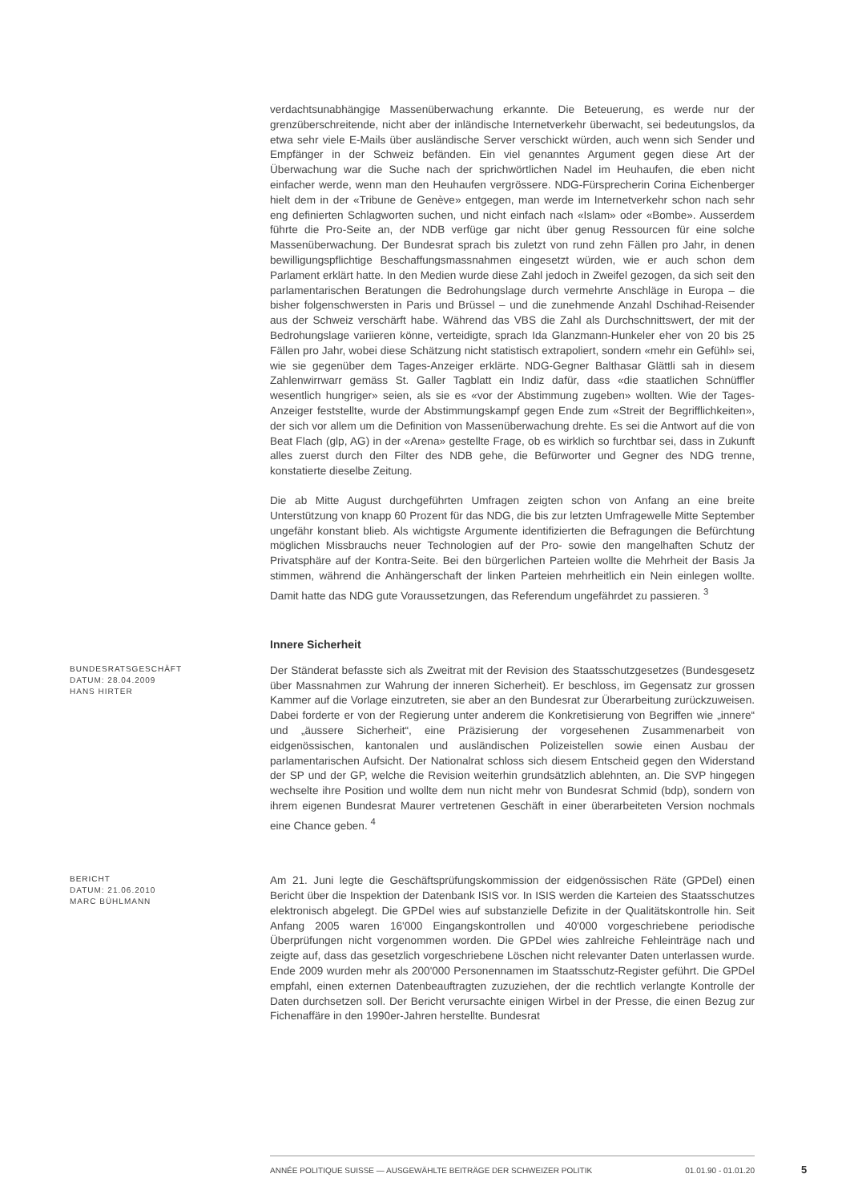verdachtsunabhängige Massenüberwachung erkannte. Die Beteuerung, es werde nur der grenzüberschreitende, nicht aber der inländische Internetverkehr überwacht, sei bedeutungslos, da etwa sehr viele E-Mails über ausländische Server verschickt würden, auch wenn sich Sender und Empfänger in der Schweiz befänden. Ein viel genanntes Argument gegen diese Art der Überwachung war die Suche nach der sprichwörtlichen Nadel im Heuhaufen, die eben nicht einfacher werde, wenn man den Heuhaufen vergrössere. NDG-Fürsprecherin Corina Eichenberger hielt dem in der «Tribune de Genève» entgegen, man werde im Internetverkehr schon nach sehr eng definierten Schlagworten suchen, und nicht einfach nach «Islam» oder «Bombe». Ausserdem führte die Pro-Seite an, der NDB verfüge gar nicht über genug Ressourcen für eine solche Massenüberwachung. Der Bundesrat sprach bis zuletzt von rund zehn Fällen pro Jahr, in denen bewilligungspflichtige Beschaffungsmassnahmen eingesetzt würden, wie er auch schon dem Parlament erklärt hatte. In den Medien wurde diese Zahl jedoch in Zweifel gezogen, da sich seit den parlamentarischen Beratungen die Bedrohungslage durch vermehrte Anschläge in Europa – die bisher folgenschwersten in Paris und Brüssel – und die zunehmende Anzahl Dschihad-Reisender aus der Schweiz verschärft habe. Während das VBS die Zahl als Durchschnittswert, der mit der Bedrohungslage variieren könne, verteidigte, sprach Ida Glanzmann-Hunkeler eher von 20 bis 25 Fällen pro Jahr, wobei diese Schätzung nicht statistisch extrapoliert, sondern «mehr ein Gefühl» sei, wie sie gegenüber dem Tages-Anzeiger erklärte. NDG-Gegner Balthasar Glättli sah in diesem Zahlenwirrwarr gemäss St. Galler Tagblatt ein Indiz dafür, dass «die staatlichen Schnüffler wesentlich hungriger» seien, als sie es «vor der Abstimmung zugeben» wollten. Wie der Tages-Anzeiger feststellte, wurde der Abstimmungskampf gegen Ende zum «Streit der Begrifflichkeiten», der sich vor allem um die Definition von Massenüberwachung drehte. Es sei die Antwort auf die von Beat Flach (glp, AG) in der «Arena» gestellte Frage, ob es wirklich so furchtbar sei, dass in Zukunft alles zuerst durch den Filter des NDB gehe, die Befürworter und Gegner des NDG trenne, konstatierte dieselbe Zeitung.
Die ab Mitte August durchgeführten Umfragen zeigten schon von Anfang an eine breite Unterstützung von knapp 60 Prozent für das NDG, die bis zur letzten Umfragewelle Mitte September ungefähr konstant blieb. Als wichtigste Argumente identifizierten die Befragungen die Befürchtung möglichen Missbrauchs neuer Technologien auf der Pro- sowie den mangelhaften Schutz der Privatsphäre auf der Kontra-Seite. Bei den bürgerlichen Parteien wollte die Mehrheit der Basis Ja stimmen, während die Anhängerschaft der linken Parteien mehrheitlich ein Nein einlegen wollte. Damit hatte das NDG gute Voraussetzungen, das Referendum ungefährdet zu passieren. <sup>3</sup>
Innere Sicherheit
BUNDESRATSGESCHÄFT
DATUM: 28.04.2009
HANS HIRTER
Der Ständerat befasste sich als Zweitrat mit der Revision des Staatsschutzgesetzes (Bundesgesetz über Massnahmen zur Wahrung der inneren Sicherheit). Er beschloss, im Gegensatz zur grossen Kammer auf die Vorlage einzutreten, sie aber an den Bundesrat zur Überarbeitung zurückzuweisen. Dabei forderte er von der Regierung unter anderem die Konkretisierung von Begriffen wie „innere“ und „äussere Sicherheit“, eine Präzisierung der vorgesehenen Zusammenarbeit von eidgenössischen, kantonalen und ausländischen Polizeistellen sowie einen Ausbau der parlamentarischen Aufsicht. Der Nationalrat schloss sich diesem Entscheid gegen den Widerstand der SP und der GP, welche die Revision weiterhin grundsätzlich ablehnten, an. Die SVP hingegen wechselte ihre Position und wollte dem nun nicht mehr von Bundesrat Schmid (bdp), sondern von ihrem eigenen Bundesrat Maurer vertretenen Geschäft in einer überarbeiteten Version nochmals eine Chance geben. <sup>4</sup>
BERICHT
DATUM: 21.06.2010
MARC BÜHLMANN
Am 21. Juni legte die Geschäftsprüfungskommission der eidgenössischen Räte (GPDel) einen Bericht über die Inspektion der Datenbank ISIS vor. In ISIS werden die Karteien des Staatsschutzes elektronisch abgelegt. Die GPDel wies auf substanzielle Defizite in der Qualitätskontrolle hin. Seit Anfang 2005 waren 16'000 Eingangskontrollen und 40'000 vorgeschriebene periodische Überprüfungen nicht vorgenommen worden. Die GPDel wies zahlreiche Fehleinträge nach und zeigte auf, dass das gesetzlich vorgeschriebene Löschen nicht relevanter Daten unterlassen wurde. Ende 2009 wurden mehr als 200'000 Personennamen im Staatsschutz-Register geführt. Die GPDel empfahl, einen externen Datenbeauftragten zuzuziehen, der die rechtlich verlangte Kontrolle der Daten durchsetzen soll. Der Bericht verursachte einigen Wirbel in der Presse, die einen Bezug zur Fichenaffäre in den 1990er-Jahren herstellte. Bundesrat
ANNÉE POLITIQUE SUISSE — AUSGEWÄHLTE BEITRÄGE DER SCHWEIZER POLITIK 01.01.90 - 01.01.20
5